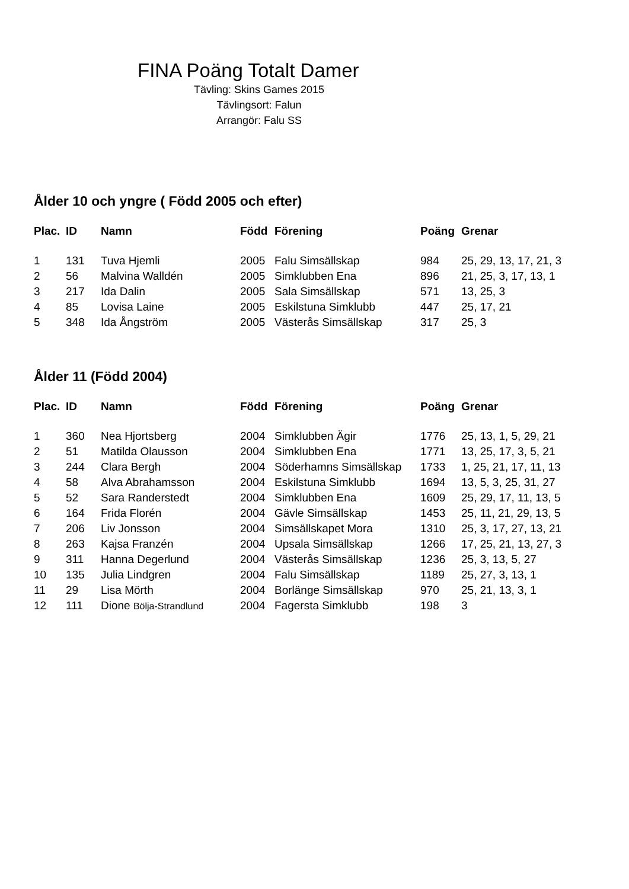FINA Poäng Totalt Damer
Tävling: Skins Games 2015
Tävlingsort: Falun
Arrangör: Falu SS
Ålder 10 och yngre ( Född 2005 och efter)
| Plac. | ID | Namn | Född | Förening | Poäng | Grenar |
| --- | --- | --- | --- | --- | --- | --- |
| 1 | 131 | Tuva Hjemli | 2005 | Falu Simsällskap | 984 | 25, 29, 13, 17, 21, 3 |
| 2 | 56 | Malvina Walldén | 2005 | Simklubben Ena | 896 | 21, 25, 3, 17, 13, 1 |
| 3 | 217 | Ida Dalin | 2005 | Sala Simsällskap | 571 | 13, 25, 3 |
| 4 | 85 | Lovisa Laine | 2005 | Eskilstuna Simklubb | 447 | 25, 17, 21 |
| 5 | 348 | Ida Ångström | 2005 | Västerås Simsällskap | 317 | 25, 3 |
Ålder 11 (Född 2004)
| Plac. | ID | Namn | Född | Förening | Poäng | Grenar |
| --- | --- | --- | --- | --- | --- | --- |
| 1 | 360 | Nea Hjortsberg | 2004 | Simklubben Ägir | 1776 | 25, 13, 1, 5, 29, 21 |
| 2 | 51 | Matilda Olausson | 2004 | Simklubben Ena | 1771 | 13, 25, 17, 3, 5, 21 |
| 3 | 244 | Clara Bergh | 2004 | Söderhamns Simsällskap | 1733 | 1, 25, 21, 17, 11, 13 |
| 4 | 58 | Alva Abrahamsson | 2004 | Eskilstuna Simklubb | 1694 | 13, 5, 3, 25, 31, 27 |
| 5 | 52 | Sara Randerstedt | 2004 | Simklubben Ena | 1609 | 25, 29, 17, 11, 13, 5 |
| 6 | 164 | Frida Florén | 2004 | Gävle Simsällskap | 1453 | 25, 11, 21, 29, 13, 5 |
| 7 | 206 | Liv Jonsson | 2004 | Simsällskapet Mora | 1310 | 25, 3, 17, 27, 13, 21 |
| 8 | 263 | Kajsa Franzén | 2004 | Upsala Simsällskap | 1266 | 17, 25, 21, 13, 27, 3 |
| 9 | 311 | Hanna Degerlund | 2004 | Västerås Simsällskap | 1236 | 25, 3, 13, 5, 27 |
| 10 | 135 | Julia Lindgren | 2004 | Falu Simsällskap | 1189 | 25, 27, 3, 13, 1 |
| 11 | 29 | Lisa Mörth | 2004 | Borlänge Simsällskap | 970 | 25, 21, 13, 3, 1 |
| 12 | 111 | Dione Bölja-Strandlund | 2004 | Fagersta Simklubb | 198 | 3 |